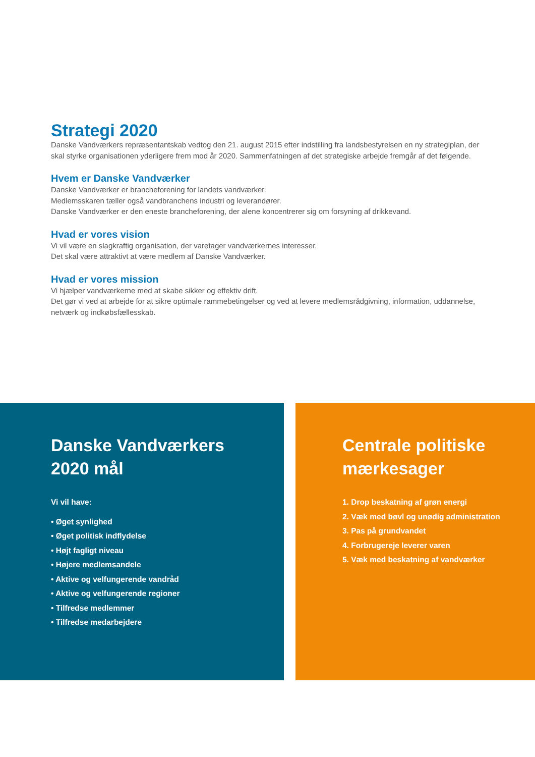Strategi 2020
Danske Vandværkers repræsentantskab vedtog den 21. august 2015 efter indstilling fra landsbestyrelsen en ny strategiplan, der skal styrke organisationen yderligere frem mod år 2020. Sammenfatningen af det strategiske arbejde fremgår af det følgende.
Hvem er Danske Vandværker
Danske Vandværker er brancheforening for landets vandværker.
Medlemsskaren tæller også vandbranchens industri og leverandører.
Danske Vandværker er den eneste brancheforening, der alene koncentrerer sig om forsyning af drikkevand.
Hvad er vores vision
Vi vil være en slagkraftig organisation, der varetager vandværkernes interesser.
Det skal være attraktivt at være medlem af Danske Vandværker.
Hvad er vores mission
Vi hjælper vandværkerne med at skabe sikker og effektiv drift.
Det gør vi ved at arbejde for at sikre optimale rammebetingelser og ved at levere medlemsrådgivning, information, uddannelse, netværk og indkøbsfællesskab.
Danske Vandværkers
2020 mål
Vi vil have:
• Øget synlighed
• Øget politisk indflydelse
• Højt fagligt niveau
• Højere medlemsandele
• Aktive og velfungerende vandråd
• Aktive og velfungerende regioner
• Tilfredse medlemmer
• Tilfredse medarbejdere
Centrale politiske
mærkesager
1. Drop beskatning af grøn energi
2. Væk med bøvl og unødig administration
3. Pas på grundvandet
4. Forbrugereje leverer varen
5. Væk med beskatning af vandværker